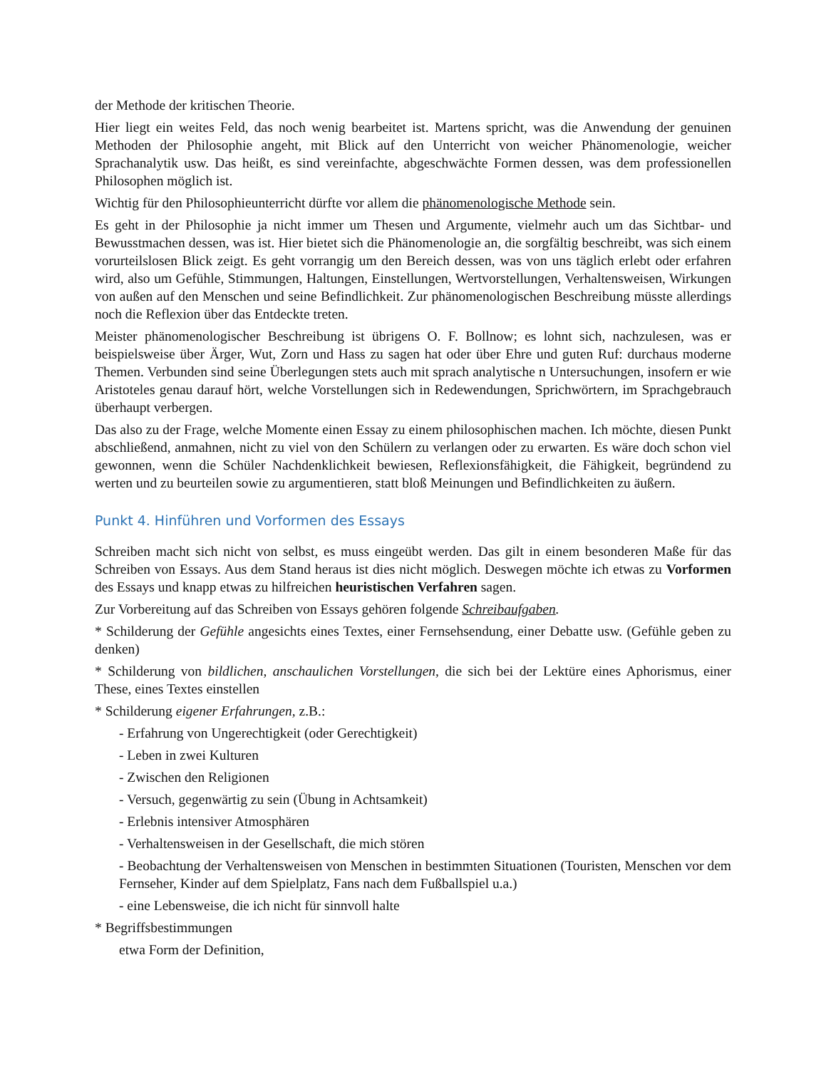der Methode der kritischen Theorie.
Hier liegt ein weites Feld, das noch wenig bearbeitet ist. Martens spricht, was die Anwendung der genuinen Methoden der Philosophie angeht, mit Blick auf den Unterricht von weicher Phänomenologie, weicher Sprachanalytik usw. Das heißt, es sind vereinfachte, abgeschwächte Formen dessen, was dem professionellen Philosophen möglich ist.
Wichtig für den Philosophieunterricht dürfte vor allem die phänomenologische Methode sein.
Es geht in der Philosophie ja nicht immer um Thesen und Argumente, vielmehr auch um das Sichtbar- und Bewusstmachen dessen, was ist. Hier bietet sich die Phänomenologie an, die sorgfältig beschreibt, was sich einem vorurteilslosen Blick zeigt. Es geht vorrangig um den Bereich dessen, was von uns täglich erlebt oder erfahren wird, also um Gefühle, Stimmungen, Haltungen, Einstellungen, Wertvorstellungen, Verhaltensweisen, Wirkungen von außen auf den Menschen und seine Befindlichkeit. Zur phänomenologischen Beschreibung müsste allerdings noch die Reflexion über das Entdeckte treten.
Meister phänomenologischer Beschreibung ist übrigens O. F. Bollnow; es lohnt sich, nachzulesen, was er beispielsweise über Ärger, Wut, Zorn und Hass zu sagen hat oder über Ehre und guten Ruf: durchaus moderne Themen. Verbunden sind seine Überlegungen stets auch mit sprach analytische n Untersuchungen, insofern er wie Aristoteles genau darauf hört, welche Vorstellungen sich in Redewendungen, Sprichwörtern, im Sprachgebrauch überhaupt verbergen.
Das also zu der Frage, welche Momente einen Essay zu einem philosophischen machen. Ich möchte, diesen Punkt abschließend, anmahnen, nicht zu viel von den Schülern zu verlangen oder zu erwarten. Es wäre doch schon viel gewonnen, wenn die Schüler Nachdenklichkeit bewiesen, Reflexionsfähigkeit, die Fähigkeit, begründend zu werten und zu beurteilen sowie zu argumentieren, statt bloß Meinungen und Befindlichkeiten zu äußern.
Punkt 4. Hinführen und Vorformen des Essays
Schreiben macht sich nicht von selbst, es muss eingeübt werden. Das gilt in einem besonderen Maße für das Schreiben von Essays. Aus dem Stand heraus ist dies nicht möglich. Deswegen möchte ich etwas zu Vorformen des Essays und knapp etwas zu hilfreichen heuristischen Verfahren sagen.
Zur Vorbereitung auf das Schreiben von Essays gehören folgende Schreibaufgaben.
* Schilderung der Gefühle angesichts eines Textes, einer Fernsehsendung, einer Debatte usw. (Gefühle geben zu denken)
* Schilderung von bildlichen, anschaulichen Vorstellungen, die sich bei der Lektüre eines Aphorismus, einer These, eines Textes einstellen
* Schilderung eigener Erfahrungen, z.B.:
- Erfahrung von Ungerechtigkeit (oder Gerechtigkeit)
- Leben in zwei Kulturen
- Zwischen den Religionen
- Versuch, gegenwärtig zu sein (Übung in Achtsamkeit)
- Erlebnis intensiver Atmosphären
- Verhaltensweisen in der Gesellschaft, die mich stören
- Beobachtung der Verhaltensweisen von Menschen in bestimmten Situationen (Touristen, Menschen vor dem Fernseher, Kinder auf dem Spielplatz, Fans nach dem Fußballspiel u.a.)
- eine Lebensweise, die ich nicht für sinnvoll halte
* Begriffsbestimmungen
etwa Form der Definition,